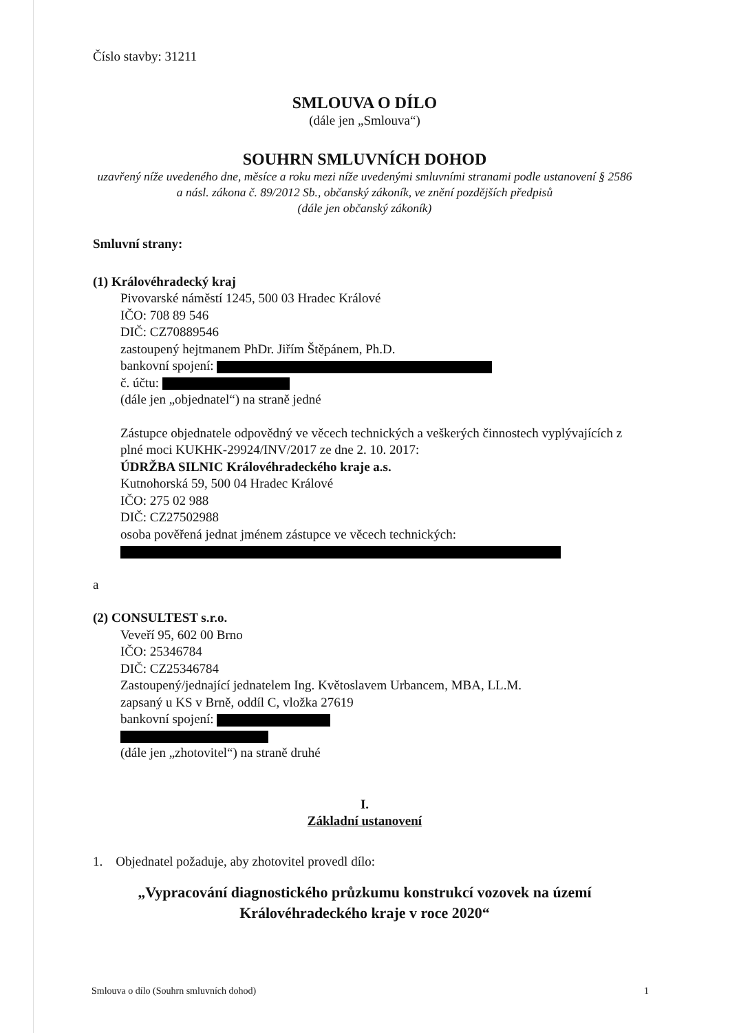Číslo stavby: 31211
SMLOUVA O DÍLO
(dále jen „Smlouva“)
SOUHRN SMLUVNÍCH DOHOD
uzavřený níže uvedeného dne, měsíce a roku mezi níže uvedenými smluvními stranami podle ustanovení § 2586 a násl. zákona č. 89/2012 Sb., občanský zákoník, ve znění pozdějších předpisů
(dále jen občanský zákoník)
Smluvní strany:
(1) Královéhradecký kraj
Pivovarské náměstí 1245, 500 03 Hradec Králové
IČO: 708 89 546
DIČ: CZ70889546
zastoupený hejtmanem PhDr. Jiřím Štěpánem, Ph.D.
bankovní spojení:
č. účtu:
(dále jen „objednatel“) na straně jedné
Zástupce objednatele odpovědný ve věcech technických a veškerých činnostech vyplývajících z plné moci KUKHK-29924/INV/2017 ze dne 2. 10. 2017:
ÚDRŽBA SILNIC Královéhradeckého kraje a.s.
Kutnohorská 59, 500 04 Hradec Králové
IČO: 275 02 988
DIČ: CZ27502988
osoba pověřená jednat jménem zástupce ve věcech technických:
a
(2) CONSULTEST s.r.o.
Veveří 95, 602 00 Brno
IČO: 25346784
DIČ: CZ25346784
Zastoupený/jednající jednatelem Ing. Květoslavem Urbancem, MBA, LL.M.
zapsaný u KS v Brně, oddíl C, vložka 27619
bankovní spojení:
(dále jen „zhotovitel“) na straně druhé
I.
Základní ustanovení
1. Objednatel požaduje, aby zhotovitel provedl dílo:
„Vypracování diagnostického průzkumu konstrukcí vozovek na území Královéhradeckého kraje v roce 2020“
Smlouva o dílo (Souhrn smluvních dohod) 1